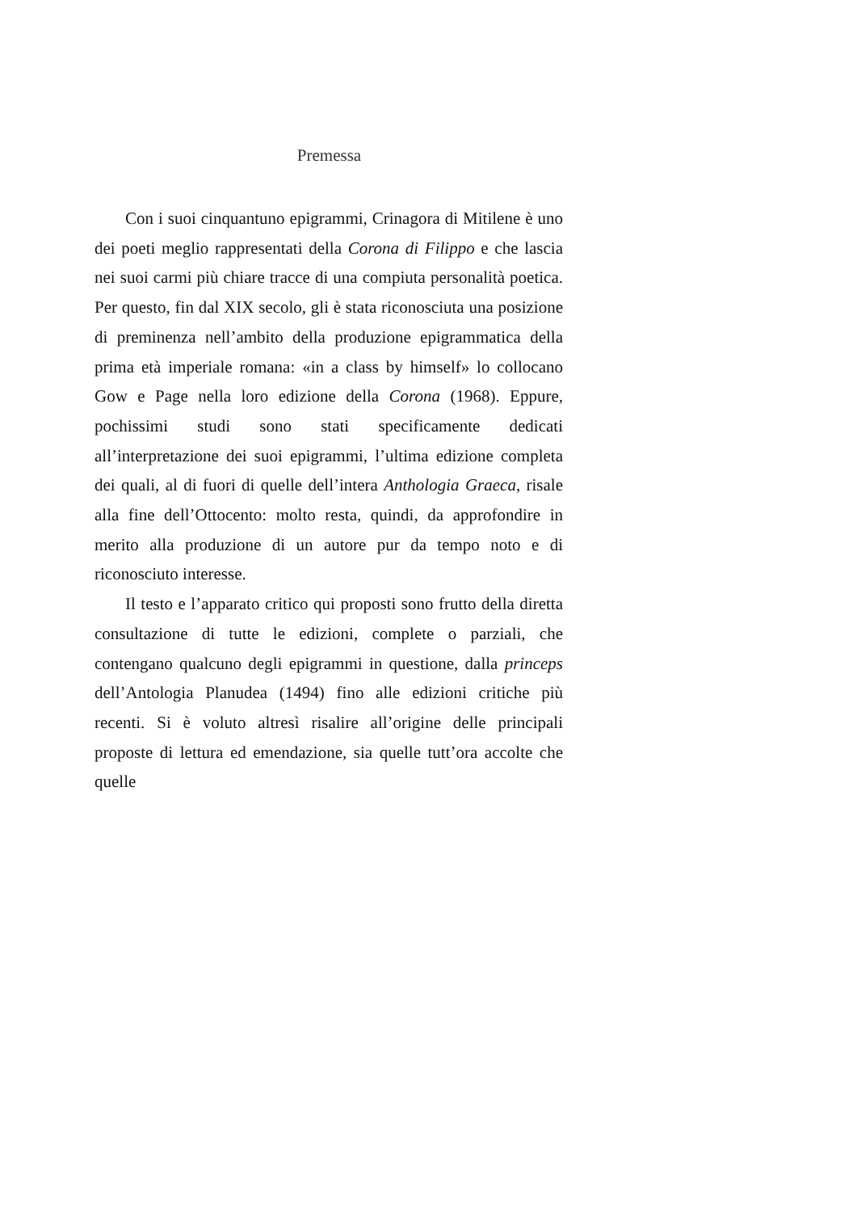Premessa
Con i suoi cinquantuno epigrammi, Crinagora di Mitilene è uno dei poeti meglio rappresentati della Corona di Filippo e che lascia nei suoi carmi più chiare tracce di una compiuta personalità poetica. Per questo, fin dal XIX secolo, gli è stata riconosciuta una posizione di preminenza nell’ambito della produzione epigrammatica della prima età imperiale romana: «in a class by himself» lo collocano Gow e Page nella loro edizione della Corona (1968). Eppure, pochissimi studi sono stati specificamente dedicati all’interpretazione dei suoi epigrammi, l’ultima edizione completa dei quali, al di fuori di quelle dell’intera Anthologia Graeca, risale alla fine dell’Ottocento: molto resta, quindi, da approfondire in merito alla produzione di un autore pur da tempo noto e di riconosciuto interesse.
Il testo e l’apparato critico qui proposti sono frutto della diretta consultazione di tutte le edizioni, complete o parziali, che contengano qualcuno degli epigrammi in questione, dalla princeps dell’Antologia Planudea (1494) fino alle edizioni critiche più recenti. Si è voluto altresì risalire all’origine delle principali proposte di lettura ed emendazione, sia quelle tutt’ora accolte che quelle